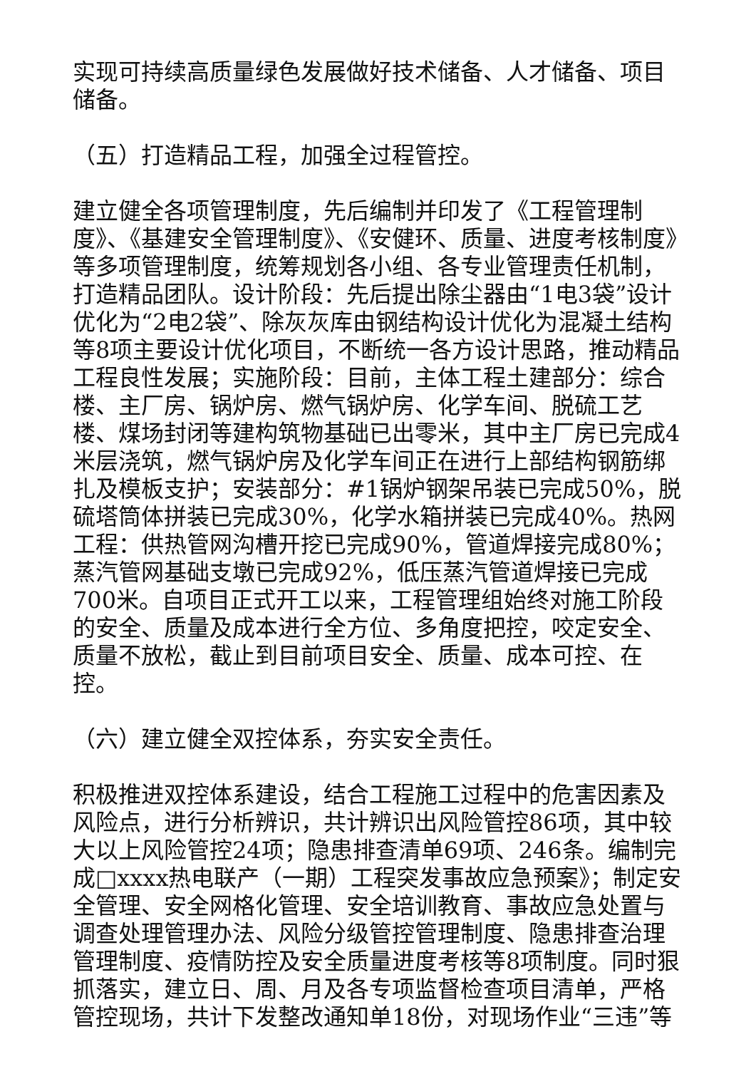实现可持续高质量绿色发展做好技术储备、人才储备、项目储备。
（五）打造精品工程，加强全过程管控。
建立健全各项管理制度，先后编制并印发了《工程管理制度》、《基建安全管理制度》、《安健环、质量、进度考核制度》等多项管理制度，统筹规划各小组、各专业管理责任机制，打造精品团队。设计阶段：先后提出除尘器由“1电3袋”设计优化为“2电2袋”、除灰灰库由钢结构设计优化为混凝土结构等8项主要设计优化项目，不断统一各方设计思路，推动精品工程良性发展；实施阶段：目前，主体工程土建部分：综合楼、主厂房、锅炉房、燃气锅炉房、化学车间、脱硫工艺楼、煤场封闭等建构筑物基础已出零米，其中主厂房已完成4米层浇筑，燃气锅炉房及化学车间正在进行上部结构钢筋绑扎及模板支护；安装部分：#1锅炉钢架吊装已完成50%，脱硫塔筒体拼装已完成30%，化学水箱拼装已完成40%。热网工程：供热管网沟槽开挖已完成90%，管道焊接完成80%；蒸汽管网基础支墩已完成92%，低压蒸汽管道焊接已完成700米。自项目正式开工以来，工程管理组始终对施工阶段的安全、质量及成本进行全方位、多角度把控，咬定安全、质量不放松，截止到目前项目安全、质量、成本可控、在控。
（六）建立健全双控体系，夯实安全责任。
积极推进双控体系建设，结合工程施工过程中的危害因素及风险点，进行分析辨识，共计辨识出风险管控86项，其中较大以上风险管控24项；隐患排查清单69项、246条。编制完成□xxxx热电联产（一期）工程突发事故应急预案》；制定安全管理、安全网格化管理、安全培训教育、事故应急处置与调查处理管理办法、风险分级管控管理制度、隐患排查治理管理制度、疫情防控及安全质量进度考核等8项制度。同时狠抓落实，建立日、周、月及各专项监督检查项目清单，严格管控现场，共计下发整改通知单18份，对现场作业“三违”等